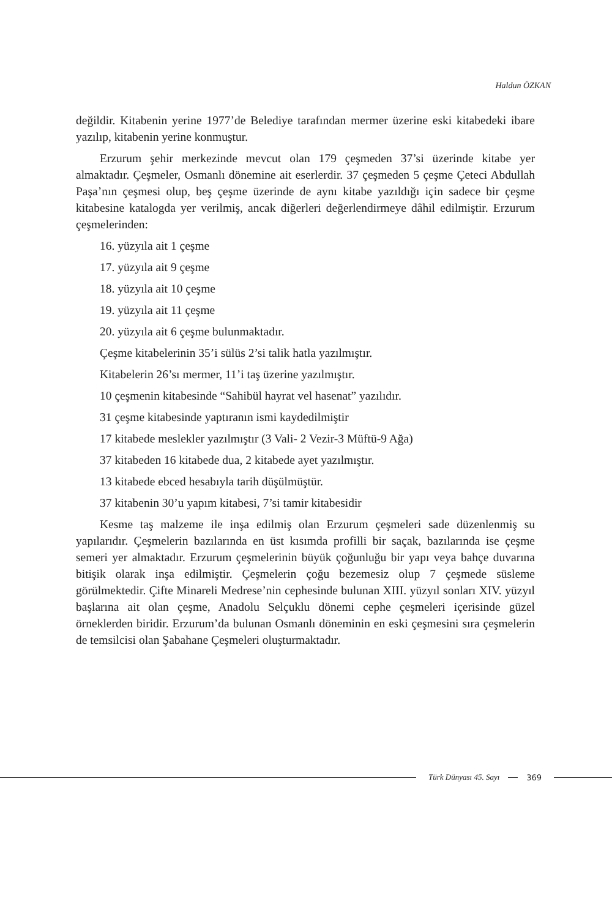Haldun ÖZKAN
değildir. Kitabenin yerine 1977’de Belediye tarafından mermer üzerine eski kitabedeki ibare yazılıp, kitabenin yerine konmuştur.
Erzurum şehir merkezinde mevcut olan 179 çeşmeden 37’si üzerinde kitabe yer almaktadır. Çeşmeler, Osmanlı dönemine ait eserlerdir. 37 çeşmeden 5 çeşme Çeteci Abdullah Paşa’nın çeşmesi olup, beş çeşme üzerinde de aynı kitabe yazıldığı için sadece bir çeşme kitabesine katalogda yer verilmiş, ancak diğerleri değerlendirmeye dâhil edilmiştir. Erzurum çeşmelerinden:
16. yüzyıla ait 1 çeşme
17. yüzyıla ait 9 çeşme
18. yüzyıla ait 10 çeşme
19. yüzyıla ait 11 çeşme
20. yüzyıla ait 6 çeşme bulunmaktadır.
Çeşme kitabelerinin 35’i sülüs 2’si talik hatla yazılmıştır.
Kitabelerin 26’sı mermer, 11’i taş üzerine yazılmıştır.
10 çeşmenin kitabesinde “Sahibül hayrat vel hasenat” yazılıdır.
31 çeşme kitabesinde yaptıranın ismi kaydedilmiştir
17 kitabede meslekler yazılmıştır (3 Vali- 2 Vezir-3 Müftü-9 Ağa)
37 kitabeden 16 kitabede dua, 2 kitabede ayet yazılmıştır.
13 kitabede ebced hesabıyla tarih düşülmüştür.
37 kitabenin 30’u yapım kitabesi, 7’si tamir kitabesidir
Kesme taş malzeme ile inşa edilmiş olan Erzurum çeşmeleri sade düzenlenmiş su yapılarıdır. Çeşmelerin bazılarında en üst kısımda profilli bir saçak, bazılarında ise çeşme semeri yer almaktadır. Erzurum çeşmelerinin büyük çoğunluğu bir yapı veya bahçe duvarına bitişik olarak inşa edilmiştir. Çeşmelerin çoğu bezemesiz olup 7 çeşmede süsleme görülmektedir. Çifte Minareli Medrese’nin cephesinde bulunan XIII. yüzyıl sonları XIV. yüzyıl başlarına ait olan çeşme, Anadolu Selçuklu dönemi cephe çeşmeleri içerisinde güzel örneklerden biridir. Erzurum’da bulunan Osmanlı döneminin en eski çeşmesini sıra çeşmelerin de temsilcisi olan Şabahane Çeşmeleri oluşturmaktadır.
Türk Dünyası 45. Sayı 369